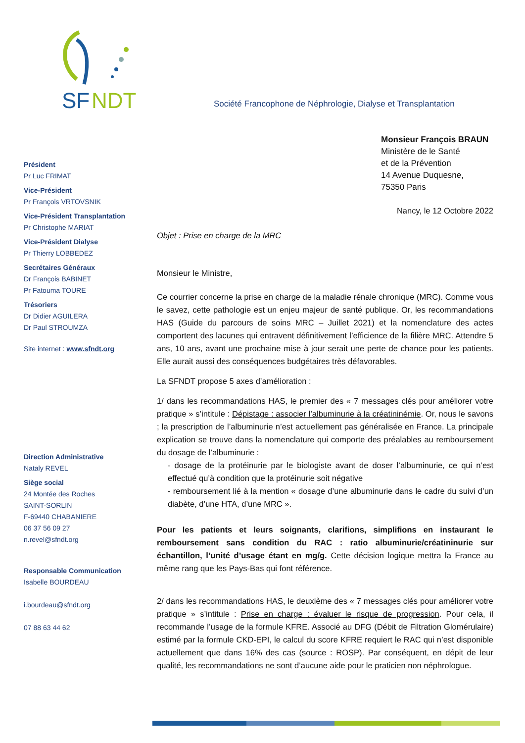SF
NDT
Société Francophone de Néphrologie, Dialyse et Transplantation
Président
Pr Luc FRIMAT
Vice-Président
Pr François VRTOVSNIK
Vice-Président Transplantation
Pr Christophe MARIAT
Vice-Président Dialyse
Pr Thierry LOBBEDEZ
Secrétaires Généraux
Dr François BABINET
Pr Fatouma TOURE
Trésoriers
Dr Didier AGUILERA
Dr Paul STROUMZA
Site internet : www.sfndt.org
Direction Administrative
Nataly REVEL
Siège social
24 Montée des Roches
SAINT-SORLIN
F-69440 CHABANIERE
06 37 56 09 27
n.revel@sfndt.org
Responsable Communication
Isabelle BOURDEAU
i.bourdeau@sfndt.org
07 88 63 44 62
Monsieur François BRAUN
Ministère de le Santé
et de la Prévention
14 Avenue Duquesne,
75350 Paris
Nancy, le 12 Octobre 2022
Objet : Prise en charge de la MRC
Monsieur le Ministre,
Ce courrier concerne la prise en charge de la maladie rénale chronique (MRC). Comme vous le savez, cette pathologie est un enjeu majeur de santé publique. Or, les recommandations HAS (Guide du parcours de soins MRC – Juillet 2021) et la nomenclature des actes comportent des lacunes qui entravent définitivement l’efficience de la filière MRC. Attendre 5 ans, 10 ans, avant une prochaine mise à jour serait une perte de chance pour les patients. Elle aurait aussi des conséquences budgétaires très défavorables.
La SFNDT propose 5 axes d’amélioration :
1/ dans les recommandations HAS, le premier des « 7 messages clés pour améliorer votre pratique » s’intitule : Dépistage : associer l’albuminurie à la créatininémie. Or, nous le savons ; la prescription de l’albuminurie n’est actuellement pas généralisée en France. La principale explication se trouve dans la nomenclature qui comporte des préalables au remboursement du dosage de l’albuminurie :
- dosage de la protéinurie par le biologiste avant de doser l’albuminurie, ce qui n’est effectué qu’à condition que la protéinurie soit négative
- remboursement lié à la mention « dosage d’une albuminurie dans le cadre du suivi d’un diabète, d’une HTA, d’une MRC ».
Pour les patients et leurs soignants, clarifions, simplifions en instaurant le remboursement sans condition du RAC : ratio albuminurie/créatininurie sur échantillon, l’unité d’usage étant en mg/g. Cette décision logique mettra la France au même rang que les Pays-Bas qui font référence.
2/ dans les recommandations HAS, le deuxième des « 7 messages clés pour améliorer votre pratique » s’intitule : Prise en charge : évaluer le risque de progression. Pour cela, il recommande l’usage de la formule KFRE. Associé au DFG (Débit de Filtration Glomérulaire) estimé par la formule CKD-EPI, le calcul du score KFRE requiert le RAC qui n’est disponible actuellement que dans 16% des cas (source : ROSP). Par conséquent, en dépit de leur qualité, les recommandations ne sont d’aucune aide pour le praticien non néphrologue.